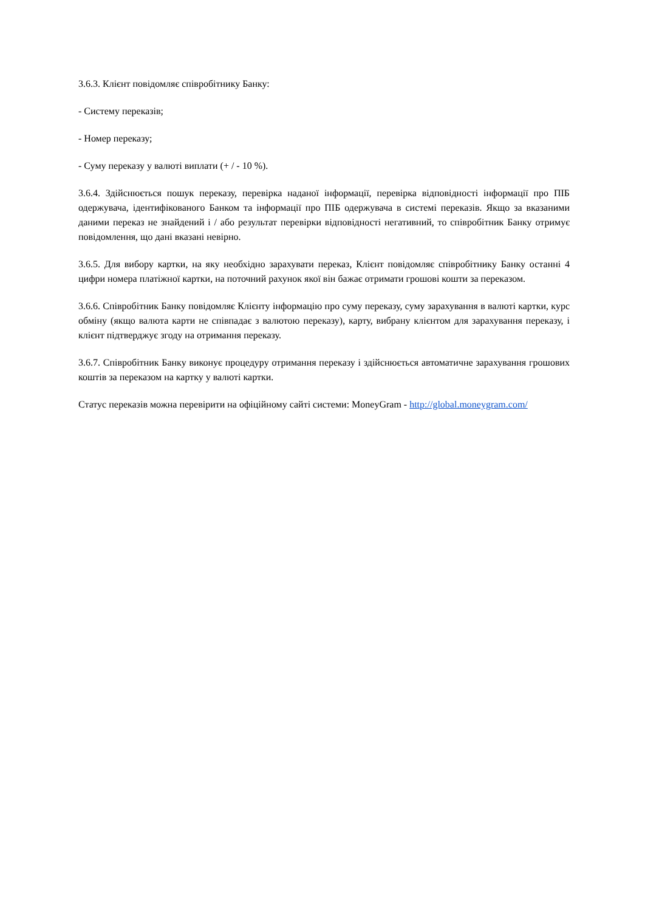3.6.3. Клієнт повідомляє співробітнику Банку:
- Систему переказів;
- Номер переказу;
- Суму переказу у валюті виплати (+ / - 10 %).
3.6.4. Здійснюється пошук переказу, перевірка наданої інформації, перевірка відповідності інформації про ПІБ одержувача, ідентифікованого Банком та інформації про ПІБ одержувача в системі переказів. Якщо за вказаними даними переказ не знайдений і / або результат перевірки відповідності негативний, то співробітник Банку отримує повідомлення, що дані вказані невірно.
3.6.5. Для вибору картки, на яку необхідно зарахувати переказ, Клієнт повідомляє співробітнику Банку останні 4 цифри номера платіжної картки, на поточний рахунок якої він бажає отримати грошові кошти за переказом.
3.6.6. Співробітник Банку повідомляє Клієнту інформацію про суму переказу, суму зарахування в валюті картки, курс обміну (якщо валюта карти не співпадає з валютою переказу), карту, вибрану клієнтом для зарахування переказу, і клієнт підтверджує згоду на отримання переказу.
3.6.7. Співробітник Банку виконує процедуру отримання переказу і здійснюється автоматичне зарахування грошових коштів за переказом на картку у валюті картки.
Статус переказів можна перевірити на офіційному сайті системи: MoneyGram - http://global.moneygram.com/